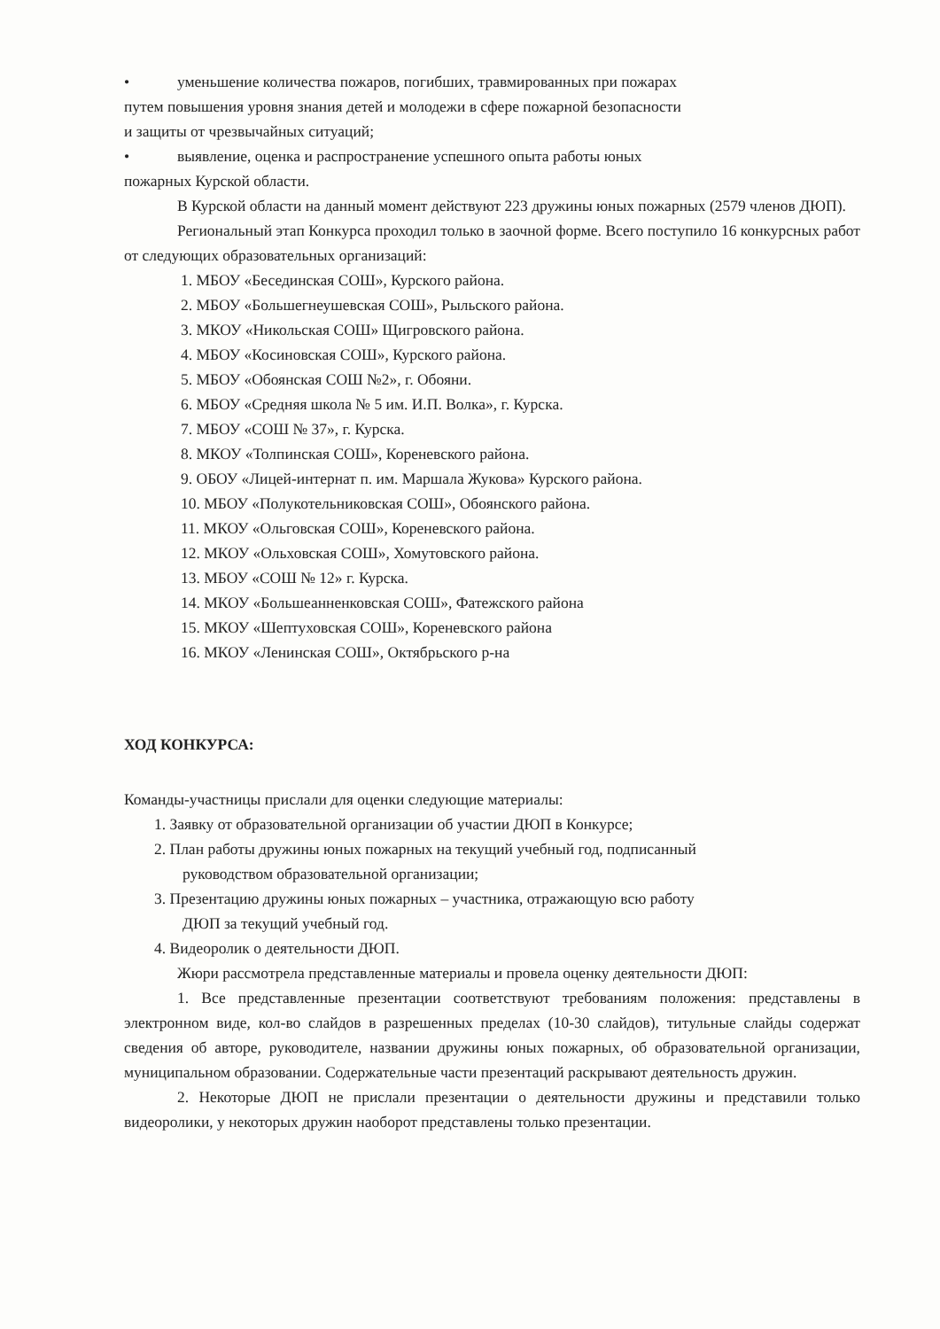• уменьшение количества пожаров, погибших, травмированных при пожарах
путем повышения уровня знания детей и молодежи в сфере пожарной безопасности
и защиты от чрезвычайных ситуаций;
• выявление, оценка и распространение успешного опыта работы юных
пожарных Курской области.
В Курской области на данный момент действуют 223 дружины юных пожарных (2579 членов ДЮП).
Региональный этап Конкурса проходил только в заочной форме. Всего поступило 16 конкурсных работ от следующих образовательных организаций:
1. МБОУ «Бесединская СОШ», Курского района.
2. МБОУ «Большегнеушевская СОШ», Рыльского района.
3. МКОУ «Никольская СОШ» Щигровского района.
4. МБОУ «Косиновская СОШ», Курского района.
5. МБОУ «Обоянская СОШ №2», г. Обояни.
6. МБОУ «Средняя школа № 5 им. И.П. Волка», г. Курска.
7. МБОУ «СОШ № 37», г. Курска.
8. МКОУ «Толпинская СОШ», Кореневского района.
9. ОБОУ «Лицей-интернат п. им. Маршала Жукова» Курского района.
10. МБОУ «Полукотельниковская СОШ», Обоянского района.
11. МКОУ «Ольговская СОШ», Кореневского района.
12. МКОУ «Ольховская СОШ», Хомутовского района.
13. МБОУ «СОШ № 12» г. Курска.
14. МКОУ «Большеанненковская СОШ», Фатежского района
15. МКОУ «Шептуховская СОШ», Кореневского района
16. МКОУ «Ленинская СОШ», Октябрьского р-на
ХОД КОНКУРСА:
Команды-участницы прислали для оценки следующие материалы:
1. Заявку от образовательной организации об участии ДЮП в Конкурсе;
2. План работы дружины юных пожарных на текущий учебный год, подписанный
руководством образовательной организации;
3. Презентацию дружины юных пожарных – участника, отражающую всю работу
ДЮП за текущий учебный год.
4. Видеоролик о деятельности ДЮП.
Жюри рассмотрела представленные материалы и провела оценку деятельности ДЮП:
1. Все представленные презентации соответствуют требованиям положения: представлены в электронном виде, кол-во слайдов в разрешенных пределах (10-30 слайдов), титульные слайды содержат сведения об авторе, руководителе, названии дружины юных пожарных, об образовательной организации, муниципальном образовании. Содержательные части презентаций раскрывают деятельность дружин.
2. Некоторые ДЮП не прислали презентации о деятельности дружины и представили только видеоролики, у некоторых дружин наоборот представлены только презентации.